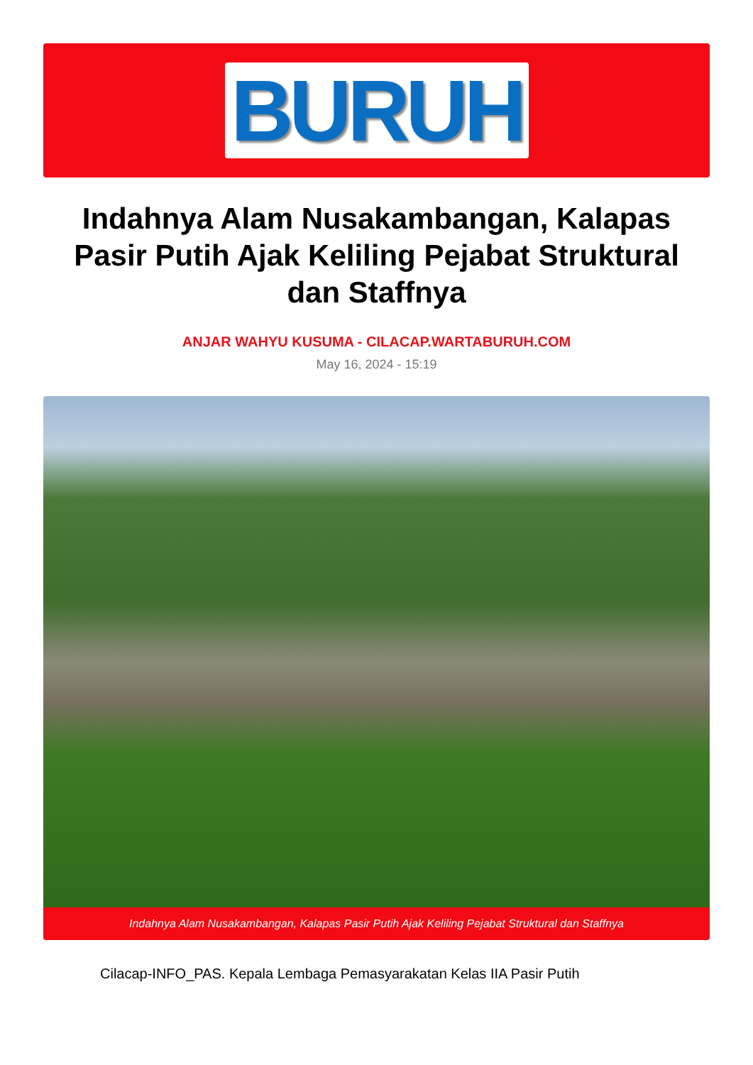BURUH
Indahnya Alam Nusakambangan, Kalapas Pasir Putih Ajak Keliling Pejabat Struktural dan Staffnya
ANJAR WAHYU KUSUMA - CILACAP.WARTABURUH.COM
May 16, 2024 - 15:19
Indahnya Alam Nusakambangan, Kalapas Pasir Putih Ajak Keliling Pejabat Struktural dan Staffnya
Cilacap-INFO_PAS. Kepala Lembaga Pemasyarakatan Kelas IIA Pasir Putih